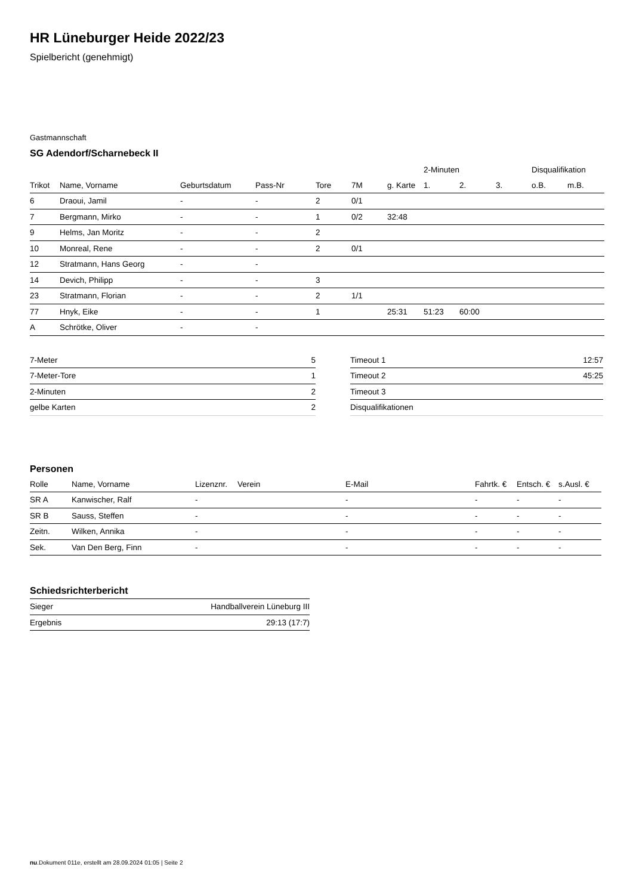HR Lüneburger Heide 2022/23
Spielbericht (genehmigt)
Gastmannschaft
SG Adendorf/Scharnebeck II
| | | | | | | | 2-Minuten | | | Disqualifikation | |
| --- | --- | --- | --- | --- | --- | --- | --- | --- | --- | --- | --- |
| Trikot | Name, Vorname | Geburtsdatum | Pass-Nr | Tore | 7M | g. Karte | 1. | 2. | 3. | o.B. | m.B. |
| 6 | Draoui, Jamil | - | - | 2 | 0/1 | | | | | | |
| 7 | Bergmann, Mirko | - | - | 1 | 0/2 | 32:48 | | | | | |
| 9 | Helms, Jan Moritz | - | - | 2 | | | | | | | |
| 10 | Monreal, Rene | - | - | 2 | 0/1 | | | | | | |
| 12 | Stratmann, Hans Georg | - | - | | | | | | | | |
| 14 | Devich, Philipp | - | - | 3 | | | | | | | |
| 23 | Stratmann, Florian | - | - | 2 | 1/1 | | | | | | |
| 77 | Hnyk, Eike | - | - | 1 | | 25:31 | 51:23 | 60:00 | | | |
| A | Schrötke, Oliver | - | - | | | | | | | | |
| 7-Meter | 5 |
| 7-Meter-Tore | 1 |
| 2-Minuten | 2 |
| gelbe Karten | 2 |
| Timeout 1 | 12:57 |
| Timeout 2 | 45:25 |
| Timeout 3 | |
| Disqualifikationen | |
Personen
| Rolle | Name, Vorname | Lizenznr. | Verein | E-Mail | Fahrtk. € | Entsch. € | s.Ausl. € |
| --- | --- | --- | --- | --- | --- | --- | --- |
| SR A | Kanwischer, Ralf | - | | - | - | - | - |
| SR B | Sauss, Steffen | - | | - | - | - | - |
| Zeitn. | Wilken, Annika | - | | - | - | - | - |
| Sek. | Van Den Berg, Finn | - | | - | - | - | - |
Schiedsrichterbericht
| Sieger | Handballverein Lüneburg III |
| Ergebnis | 29:13 (17:7) |
nu.Dokument 011e, erstellt am 28.09.2024 01:05 | Seite 2